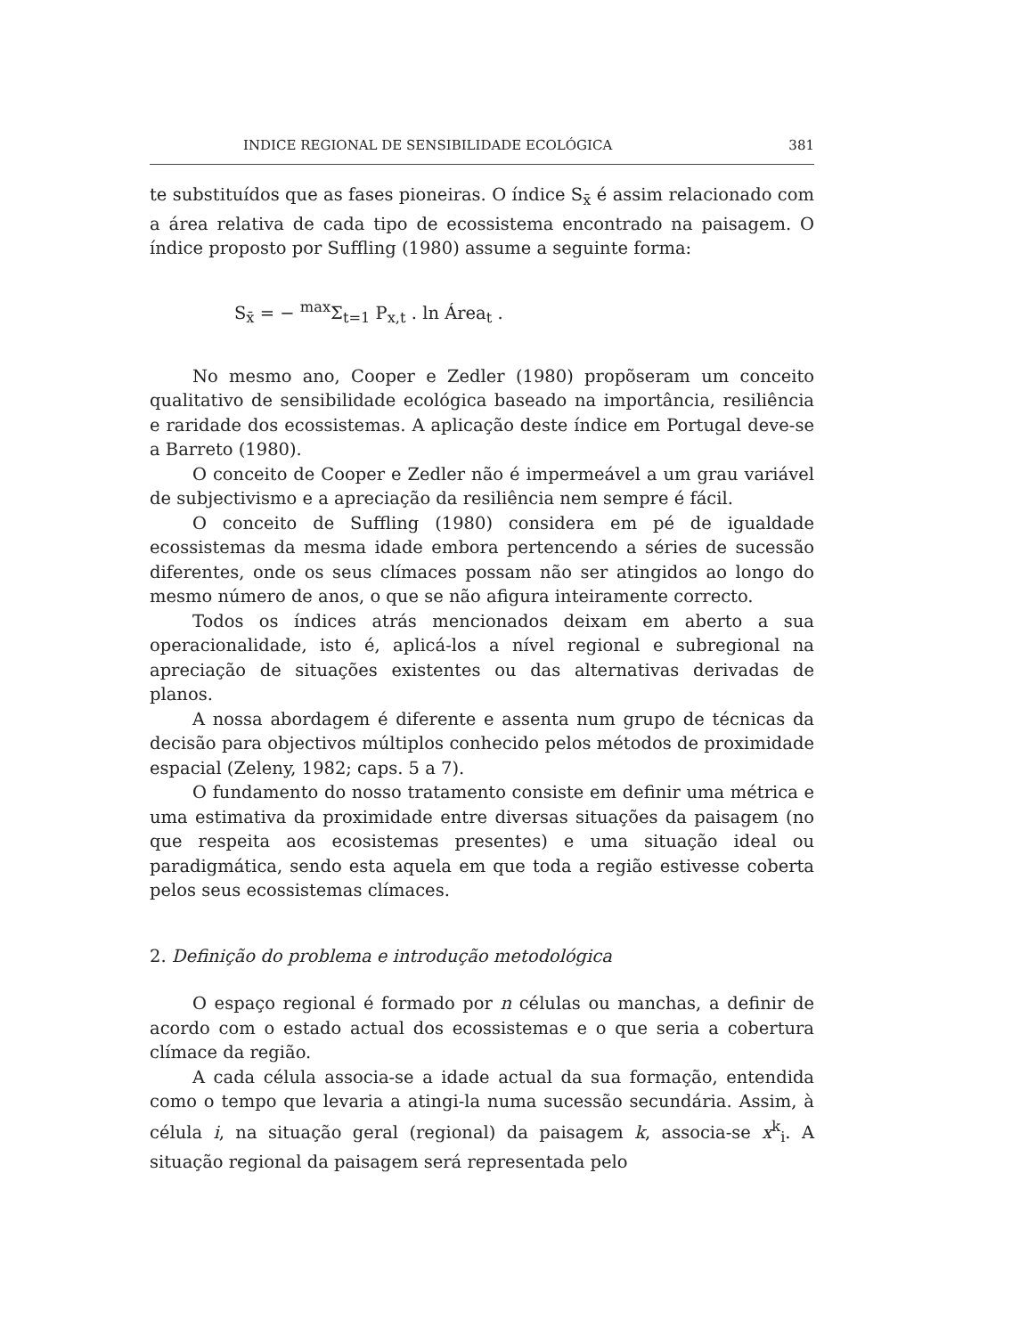INDICE REGIONAL DE SENSIBILIDADE ECOLÓGICA 381
te substituídos que as fases pioneiras. O índice S<sub>x̄</sub> é assim relacionado com a área relativa de cada tipo de ecossistema encontrado na paisagem. O índice proposto por Suffling (1980) assume a seguinte forma:
S<sub>x̄</sub> = − <sup>max</sup>Σ<sub>t=1</sub> P<sub>x,t</sub> . ln Área<sub>t</sub> .
No mesmo ano, Cooper e Zedler (1980) propõseram um conceito qualitativo de sensibilidade ecológica baseado na importância, resiliência e raridade dos ecossistemas. A aplicação deste índice em Portugal deve-se a Barreto (1980).
O conceito de Cooper e Zedler não é impermeável a um grau variável de subjectivismo e a apreciação da resiliência nem sempre é fácil.
O conceito de Suffling (1980) considera em pé de igualdade ecossistemas da mesma idade embora pertencendo a séries de sucessão diferentes, onde os seus clímaces possam não ser atingidos ao longo do mesmo número de anos, o que se não afigura inteiramente correcto.
Todos os índices atrás mencionados deixam em aberto a sua operacionalidade, isto é, aplicá-los a nível regional e subregional na apreciação de situações existentes ou das alternativas derivadas de planos.
A nossa abordagem é diferente e assenta num grupo de técnicas da decisão para objectivos múltiplos conhecido pelos métodos de proximidade espacial (Zeleny, 1982; caps. 5 a 7).
O fundamento do nosso tratamento consiste em definir uma métrica e uma estimativa da proximidade entre diversas situações da paisagem (no que respeita aos ecosistemas presentes) e uma situação ideal ou paradigmática, sendo esta aquela em que toda a região estivesse coberta pelos seus ecossistemas clímaces.
2. Definição do problema e introdução metodológica
O espaço regional é formado por n células ou manchas, a definir de acordo com o estado actual dos ecossistemas e o que seria a cobertura clímace da região.
A cada célula associa-se a idade actual da sua formação, entendida como o tempo que levaria a atingi-la numa sucessão secundária. Assim, à célula i, na situação geral (regional) da paisagem k, associa-se x<sup>k</sup><sub>i</sub>. A situação regional da paisagem será representada pelo